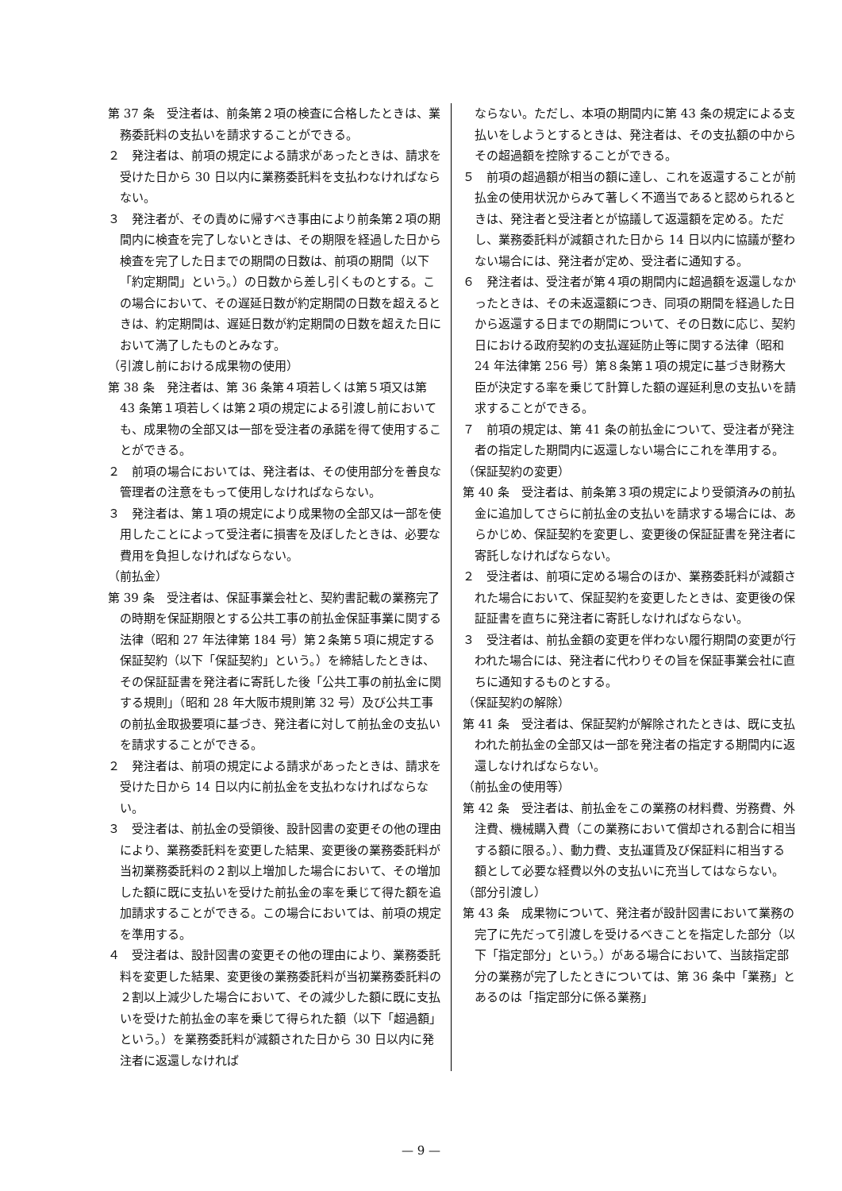第 37 条　受注者は、前条第２項の検査に合格したときは、業務委託料の支払いを請求することができる。
２　発注者は、前項の規定による請求があったときは、請求を受けた日から 30 日以内に業務委託料を支払わなければならない。
３　発注者が、その責めに帰すべき事由により前条第２項の期間内に検査を完了しないときは、その期限を経過した日から検査を完了した日までの期間の日数は、前項の期間（以下「約定期間」という。）の日数から差し引くものとする。この場合において、その遅延日数が約定期間の日数を超えるときは、約定期間は、遅延日数が約定期間の日数を超えた日において満了したものとみなす。
（引渡し前における成果物の使用）
第 38 条　発注者は、第 36 条第４項若しくは第５項又は第 43 条第１項若しくは第２項の規定による引渡し前においても、成果物の全部又は一部を受注者の承諾を得て使用することができる。
２　前項の場合においては、発注者は、その使用部分を善良な管理者の注意をもって使用しなければならない。
３　発注者は、第１項の規定により成果物の全部又は一部を使用したことによって受注者に損害を及ぼしたときは、必要な費用を負担しなければならない。
（前払金）
第 39 条　受注者は、保証事業会社と、契約書記載の業務完了の時期を保証期限とする公共工事の前払金保証事業に関する法律（昭和 27 年法律第 184 号）第２条第５項に規定する保証契約（以下「保証契約」という。）を締結したときは、その保証証書を発注者に寄託した後「公共工事の前払金に関する規則」（昭和 28 年大阪市規則第 32 号）及び公共工事の前払金取扱要項に基づき、発注者に対して前払金の支払いを請求することができる。
２　発注者は、前項の規定による請求があったときは、請求を受けた日から 14 日以内に前払金を支払わなければならない。
３　受注者は、前払金の受領後、設計図書の変更その他の理由により、業務委託料を変更した結果、変更後の業務委託料が当初業務委託料の２割以上増加した場合において、その増加した額に既に支払いを受けた前払金の率を乗じて得た額を追加請求することができる。この場合においては、前項の規定を準用する。
４　受注者は、設計図書の変更その他の理由により、業務委託料を変更した結果、変更後の業務委託料が当初業務委託料の２割以上減少した場合において、その減少した額に既に支払いを受けた前払金の率を乗じて得られた額（以下「超過額」という。）を業務委託料が減額された日から 30 日以内に発注者に返還しなければ
ならない。ただし、本項の期間内に第 43 条の規定による支払いをしようとするときは、発注者は、その支払額の中からその超過額を控除することができる。
５　前項の超過額が相当の額に達し、これを返還することが前払金の使用状況からみて著しく不適当であると認められるときは、発注者と受注者とが協議して返還額を定める。ただし、業務委託料が減額された日から 14 日以内に協議が整わない場合には、発注者が定め、受注者に通知する。
６　発注者は、受注者が第４項の期間内に超過額を返還しなかったときは、その未返還額につき、同項の期間を経過した日から返還する日までの期間について、その日数に応じ、契約日における政府契約の支払遅延防止等に関する法律（昭和 24 年法律第 256 号）第８条第１項の規定に基づき財務大臣が決定する率を乗じて計算した額の遅延利息の支払いを請求することができる。
７　前項の規定は、第 41 条の前払金について、受注者が発注者の指定した期間内に返還しない場合にこれを準用する。
（保証契約の変更）
第 40 条　受注者は、前条第３項の規定により受領済みの前払金に追加してさらに前払金の支払いを請求する場合には、あらかじめ、保証契約を変更し、変更後の保証証書を発注者に寄託しなければならない。
２　受注者は、前項に定める場合のほか、業務委託料が減額された場合において、保証契約を変更したときは、変更後の保証証書を直ちに発注者に寄託しなければならない。
３　受注者は、前払金額の変更を伴わない履行期間の変更が行われた場合には、発注者に代わりその旨を保証事業会社に直ちに通知するものとする。
（保証契約の解除）
第 41 条　受注者は、保証契約が解除されたときは、既に支払われた前払金の全部又は一部を発注者の指定する期間内に返還しなければならない。
（前払金の使用等）
第 42 条　受注者は、前払金をこの業務の材料費、労務費、外注費、機械購入費（この業務において償却される割合に相当する額に限る。）、動力費、支払運賃及び保証料に相当する額として必要な経費以外の支払いに充当してはならない。
（部分引渡し）
第 43 条　成果物について、発注者が設計図書において業務の完了に先だって引渡しを受けるべきことを指定した部分（以下「指定部分」という。）がある場合において、当該指定部分の業務が完了したときについては、第 36 条中「業務」とあるのは「指定部分に係る業務」
— 9 —